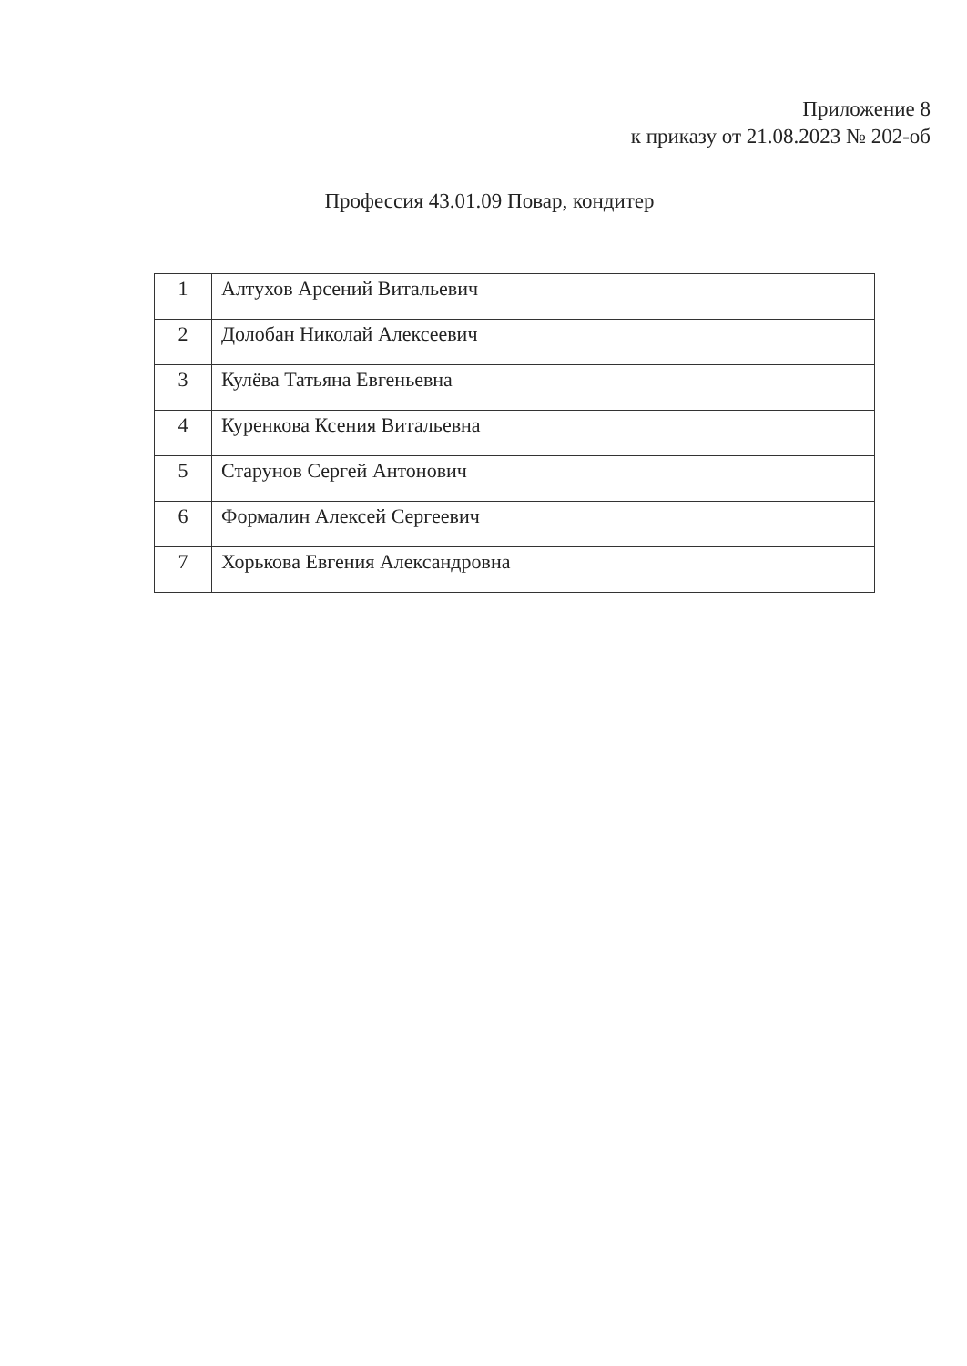Приложение 8
к приказу от 21.08.2023 № 202-об
Профессия 43.01.09 Повар, кондитер
| 1 | Алтухов Арсений Витальевич |
| 2 | Долобан Николай Алексеевич |
| 3 | Кулёва Татьяна Евгеньевна |
| 4 | Куренкова Ксения Витальевна |
| 5 | Старунов Сергей Антонович |
| 6 | Формалин Алексей Сергеевич |
| 7 | Хорькова Евгения Александровна |